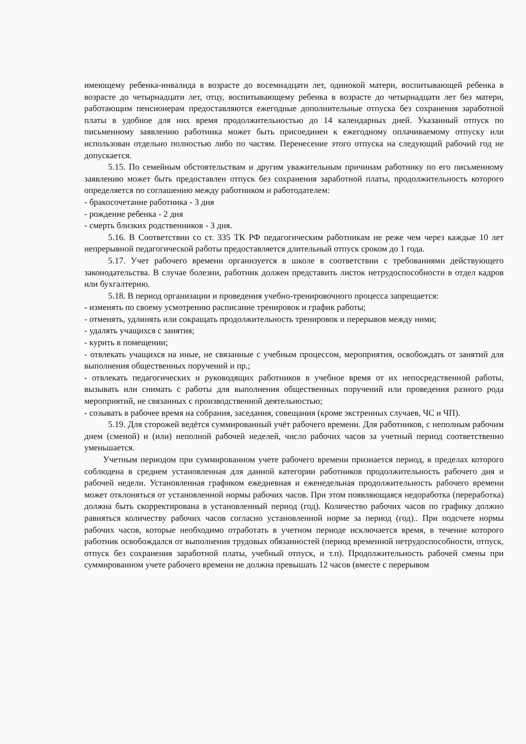имеющему ребенка-инвалида в возрасте до восемнадцати лет, одинокой матери, воспитывающей ребенка в возрасте до четырнадцати лет, отцу, воспитывающему ребенка в возрасте до четырнадцати лет без матери, работающим пенсионерам предоставляются ежегодные дополнительные отпуска без сохранения заработной платы в удобное для них время продолжительностью до 14 календарных дней. Указанный отпуск по письменному заявлению работника может быть присоединен к ежегодному оплачиваемому отпуску или использован отдельно полностью либо по частям. Перенесение этого отпуска на следующий рабочий год не допускается.
5.15. По семейным обстоятельствам и другим уважительным причинам работнику по его письменному заявлению может быть предоставлен отпуск без сохранения заработной платы, продолжительность которого определяется по соглашению между работником и работодателем:
- бракосочетание работника - 3 дня
- рождение ребенка - 2 дня
- смерть близких родственников - 3 дня.
5.16. В Соответствии со ст. 335 ТК РФ педагогическим работникам не реже чем через каждые 10 лет непрерывной педагогической работы предоставляется длительный отпуск сроком до 1 года.
5.17. Учет рабочего времени организуется в школе в соответствии с требованиями действующего законодательства. В случае болезни, работник должен представить листок нетрудоспособности в отдел кадров или бухгалтерию.
5.18. В период организации и проведения учебно-тренировочного процесса запрещается:
- изменять по своему усмотрению расписание тренировок и график работы;
- отменять, удлинять или сокращать продолжительность тренировок и перерывов между ними;
- удалять учащихся с занятия;
- курить в помещении;
- отвлекать учащихся на иные, не связанные с учебным процессом, мероприятия, освобождать от занятий для выполнения общественных поручений и пр.;
- отвлекать педагогических и руководящих работников в учебное время от их непосредственной работы, вызывать или снимать с работы для выполнения общественных поручений или проведения разного рода мероприятий, не связанных с производственной деятельностью;
- созывать в рабочее время на собрания, заседания, совещания (кроме экстренных случаев, ЧС и ЧП).
5.19. Для сторожей ведётся суммированный учёт рабочего времени. Для работников, с неполным рабочим днем (сменой) и (или) неполной рабочей неделей, число рабочих часов за учетный период соответственно уменьшается.
Учетным периодом при суммированном учете рабочего времени признается период, в пределах которого соблюдена в среднем установленная для данной категории работников продолжительность рабочего дня и рабочей недели. Установленная графиком ежедневная и еженедельная продолжительность рабочего времени может отклоняться от установленной нормы рабочих часов. При этом появляющаяся недоработка (переработка) должна быть скорректирована в установленный период (год). Количество рабочих часов по графику должно равняться количеству рабочих часов согласно установленной норме за период (год).. При подсчете нормы рабочих часов, которые необходимо отработать в учетном периоде исключается время, в течение которого работник освобождался от выполнения трудовых обязанностей (период временной нетрудоспособности, отпуск, отпуск без сохранения заработной платы, учебный отпуск, и т.п). Продолжительность рабочей смены при суммированном учете рабочего времени не должна превышать 12 часов (вместе с перерывом